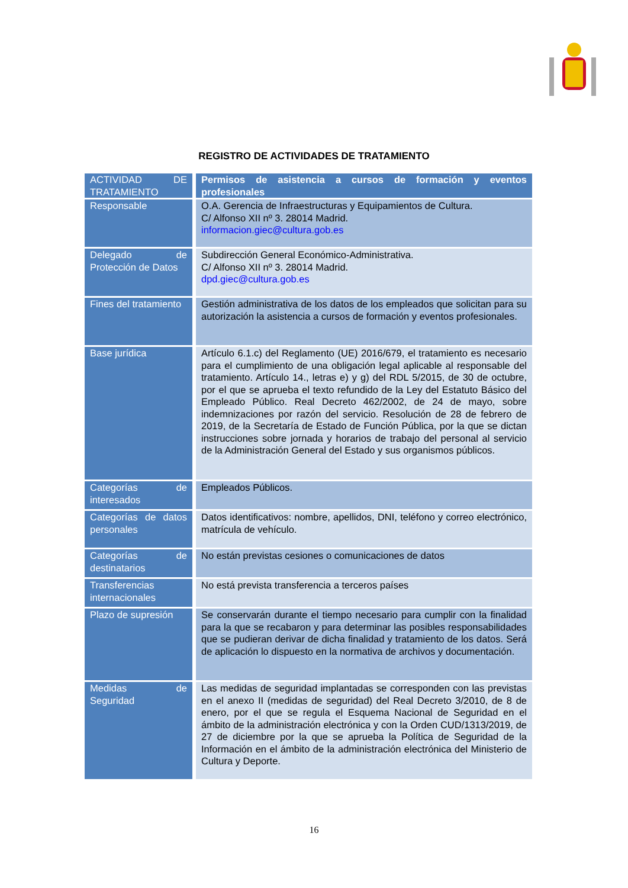REGISTRO DE ACTIVIDADES DE TRATAMIENTO
| ACTIVIDAD DE TRATAMIENTO | Permisos de asistencia a cursos de formación y eventos profesionales |
| --- | --- |
| Responsable | O.A. Gerencia de Infraestructuras y Equipamientos de Cultura. C/ Alfonso XII nº 3. 28014 Madrid. informacion.giec@cultura.gob.es |
| Delegado de Protección de Datos | Subdirección General Económico-Administrativa. C/ Alfonso XII nº 3. 28014 Madrid. dpd.giec@cultura.gob.es |
| Fines del tratamiento | Gestión administrativa de los datos de los empleados que solicitan para su autorización la asistencia a cursos de formación y eventos profesionales. |
| Base jurídica | Artículo 6.1.c) del Reglamento (UE) 2016/679, el tratamiento es necesario para el cumplimiento de una obligación legal aplicable al responsable del tratamiento. Artículo 14., letras e) y g) del RDL 5/2015, de 30 de octubre, por el que se aprueba el texto refundido de la Ley del Estatuto Básico del Empleado Público. Real Decreto 462/2002, de 24 de mayo, sobre indemnizaciones por razón del servicio. Resolución de 28 de febrero de 2019, de la Secretaría de Estado de Función Pública, por la que se dictan instrucciones sobre jornada y horarios de trabajo del personal al servicio de la Administración General del Estado y sus organismos públicos. |
| Categorías de interesados | Empleados Públicos. |
| Categorías de datos personales | Datos identificativos: nombre, apellidos, DNI, teléfono y correo electrónico, matrícula de vehículo. |
| Categorías de destinatarios | No están previstas cesiones o comunicaciones de datos |
| Transferencias internacionales | No está prevista transferencia a terceros países |
| Plazo de supresión | Se conservarán durante el tiempo necesario para cumplir con la finalidad para la que se recabaron y para determinar las posibles responsabilidades que se pudieran derivar de dicha finalidad y tratamiento de los datos. Será de aplicación lo dispuesto en la normativa de archivos y documentación. |
| Medidas de Seguridad | Las medidas de seguridad implantadas se corresponden con las previstas en el anexo II (medidas de seguridad) del Real Decreto 3/2010, de 8 de enero, por el que se regula el Esquema Nacional de Seguridad en el ámbito de la administración electrónica y con la Orden CUD/1313/2019, de 27 de diciembre por la que se aprueba la Política de Seguridad de la Información en el ámbito de la administración electrónica del Ministerio de Cultura y Deporte. |
16